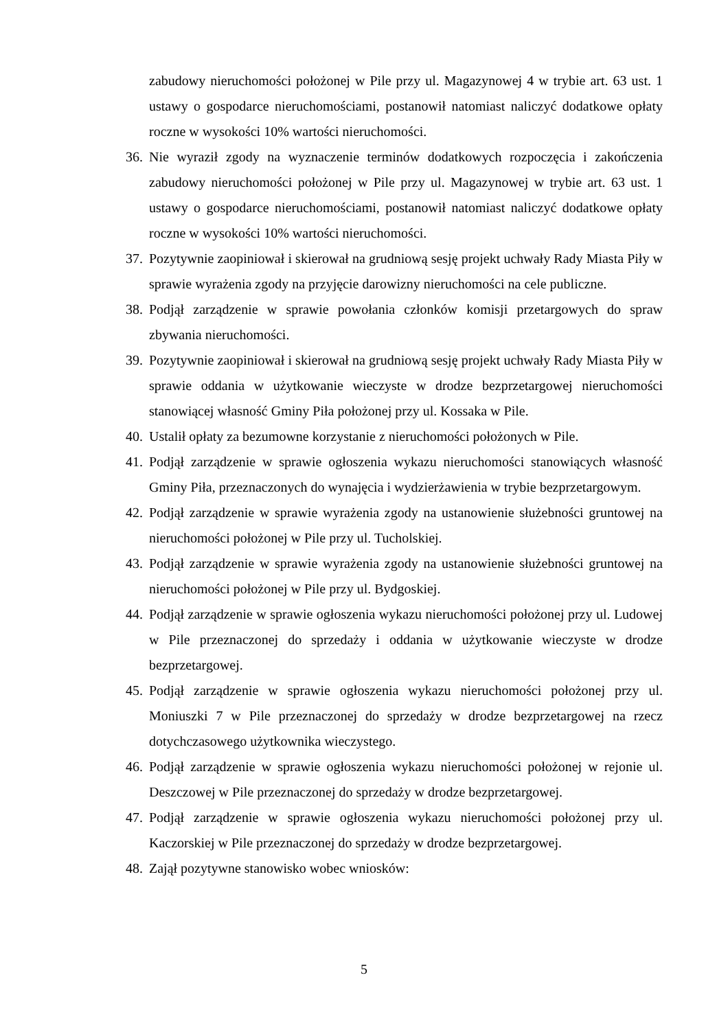zabudowy nieruchomości położonej w Pile przy ul. Magazynowej 4 w trybie art. 63 ust. 1 ustawy o gospodarce nieruchomościami, postanowił natomiast naliczyć dodatkowe opłaty roczne w wysokości 10% wartości nieruchomości.
36. Nie wyraził zgody na wyznaczenie terminów dodatkowych rozpoczęcia i zakończenia zabudowy nieruchomości położonej w Pile przy ul. Magazynowej w trybie art. 63 ust. 1 ustawy o gospodarce nieruchomościami, postanowił natomiast naliczyć dodatkowe opłaty roczne w wysokości 10% wartości nieruchomości.
37. Pozytywnie zaopiniował i skierował na grudniową sesję projekt uchwały Rady Miasta Piły w sprawie wyrażenia zgody na przyjęcie darowizny nieruchomości na cele publiczne.
38. Podjął zarządzenie w sprawie powołania członków komisji przetargowych do spraw zbywania nieruchomości.
39. Pozytywnie zaopiniował i skierował na grudniową sesję projekt uchwały Rady Miasta Piły w sprawie oddania w użytkowanie wieczyste w drodze bezprzetargowej nieruchomości stanowiącej własność Gminy Piła położonej przy ul. Kossaka w Pile.
40. Ustalił opłaty za bezumowne korzystanie z nieruchomości położonych w Pile.
41. Podjął zarządzenie w sprawie ogłoszenia wykazu nieruchomości stanowiących własność Gminy Piła, przeznaczonych do wynajęcia i wydzierżawienia w trybie bezprzetargowym.
42. Podjął zarządzenie w sprawie wyrażenia zgody na ustanowienie służebności gruntowej na nieruchomości położonej w Pile przy ul. Tucholskiej.
43. Podjął zarządzenie w sprawie wyrażenia zgody na ustanowienie służebności gruntowej na nieruchomości położonej w Pile przy ul. Bydgoskiej.
44. Podjął zarządzenie w sprawie ogłoszenia wykazu nieruchomości położonej przy ul. Ludowej w Pile przeznaczonej do sprzedaży i oddania w użytkowanie wieczyste w drodze bezprzetargowej.
45. Podjął zarządzenie w sprawie ogłoszenia wykazu nieruchomości położonej przy ul. Moniuszki 7 w Pile przeznaczonej do sprzedaży w drodze bezprzetargowej na rzecz dotychczasowego użytkownika wieczystego.
46. Podjął zarządzenie w sprawie ogłoszenia wykazu nieruchomości położonej w rejonie ul. Deszczowej w Pile przeznaczonej do sprzedaży w drodze bezprzetargowej.
47. Podjął zarządzenie w sprawie ogłoszenia wykazu nieruchomości położonej przy ul. Kaczorskiej w Pile przeznaczonej do sprzedaży w drodze bezprzetargowej.
48. Zajął pozytywne stanowisko wobec wniosków:
5